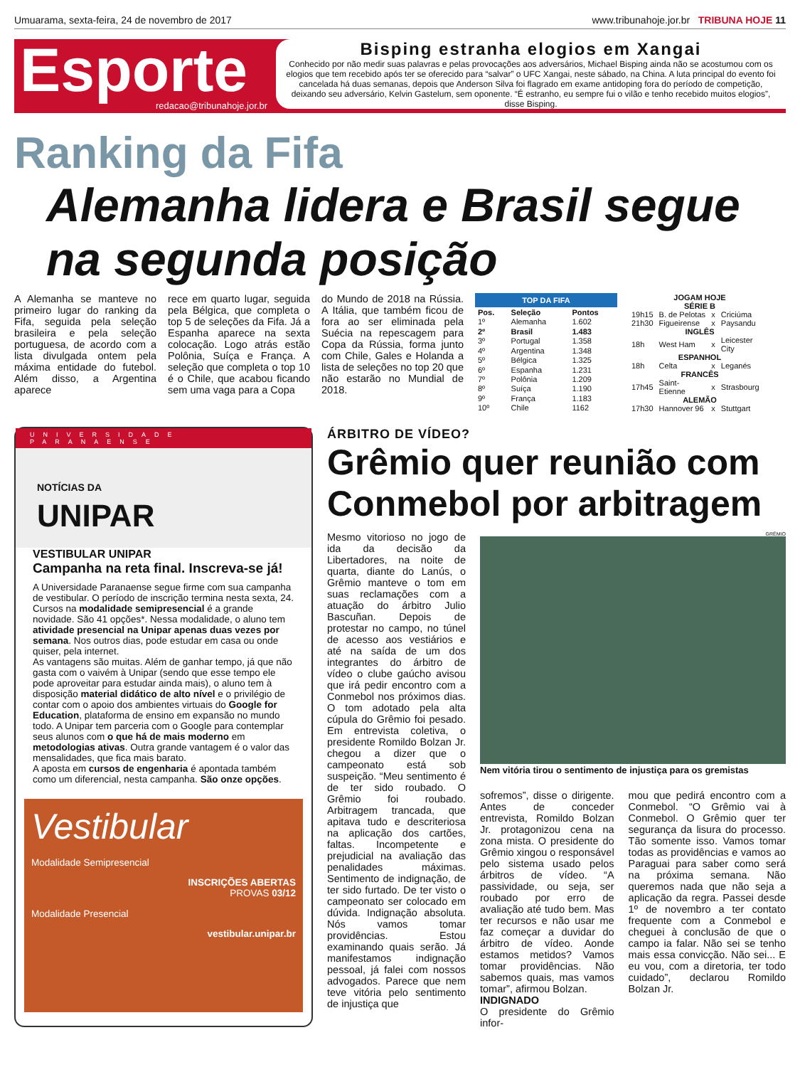Umuarama, sexta-feira, 24 de novembro de 2017 www.tribunahoje.jor.br TRIBUNA HOJE 11
Esporte
redacao@tribunahoje.jor.br
Bisping estranha elogios em Xangai
Conhecido por não medir suas palavras e pelas provocações aos adversários, Michael Bisping ainda não se acostumou com os elogios que tem recebido após ter se oferecido para “salvar” o UFC Xangai, neste sábado, na China. A luta principal do evento foi cancelada há duas semanas, depois que Anderson Silva foi flagrado em exame antidoping fora do período de competição, deixando seu adversário, Kelvin Gastelum, sem oponente. “É estranho, eu sempre fui o vilão e tenho recebido muitos elogios”, disse Bisping.
Ranking da Fifa
Alemanha lidera e Brasil segue na segunda posição
A Alemanha se manteve no primeiro lugar do ranking da Fifa, seguida pela seleção brasileira e pela seleção portuguesa, de acordo com a lista divulgada ontem pela máxima entidade do futebol. Além disso, a Argentina aparece
rece em quarto lugar, seguida pela Bélgica, que completa o top 5 de seleções da Fifa. Já a Espanha aparece na sexta colocação. Logo atrás estão Polônia, Suíça e França. A seleção que completa o top 10 é o Chile, que acabou ficando sem uma vaga para a Copa
do Mundo de 2018 na Rússia. A Itália, que também ficou de fora ao ser eliminada pela Suécia na repescagem para Copa da Rússia, forma junto com Chile, Gales e Holanda a lista de seleções no top 20 que não estarão no Mundial de 2018.
| TOP DA FIFA | | |
| --- | --- | --- |
| Pos. | Seleção | Pontos |
| 1º | Alemanha | 1.602 |
| 2º | Brasil | 1.483 |
| 3º | Portugal | 1.358 |
| 4º | Argentina | 1.348 |
| 5º | Bélgica | 1.325 |
| 6º | Espanha | 1.231 |
| 7º | Polônia | 1.209 |
| 8º | Suíça | 1.190 |
| 9º | França | 1.183 |
| 10º | Chile | 1162 |
| JOGAM HOJE | | | |
| --- | --- | --- | --- |
| SÉRIE B | | | |
| 19h15 | B. de Pelotas | x | Criciúma |
| 21h30 | Figueirense | x | Paysandu |
| INGLÊS | | | |
| 18h | West Ham | x | Leicester City |
| ESPANHOL | | | |
| 18h | Celta | x | Leganés |
| FRANCÊS | | | |
| 17h45 | Saint-Etienne | x | Strasbourg |
| ALEMÃO | | | |
| 17h30 | Hannover 96 | x | Stuttgart |
UNIVERSIDADE PARANAENSE
NOTÍCIAS DA
UNIPAR
VESTIBULAR UNIPAR
Campanha na reta final. Inscreva-se já!
A Universidade Paranaense segue firme com sua campanha de vestibular. O período de inscrição termina nesta sexta, 24.
Cursos na modalidade semipresencial é a grande novidade. São 41 opções*. Nessa modalidade, o aluno tem atividade presencial na Unipar apenas duas vezes por semana. Nos outros dias, pode estudar em casa ou onde quiser, pela internet.
As vantagens são muitas. Além de ganhar tempo, já que não gasta com o vaivém à Unipar (sendo que esse tempo ele pode aproveitar para estudar ainda mais), o aluno tem à disposição material didático de alto nível e o privilégio de contar com o apoio dos ambientes virtuais do Google for Education, plataforma de ensino em expansão no mundo todo. A Unipar tem parceria com o Google para contemplar seus alunos com o que há de mais moderno em metodologias ativas. Outra grande vantagem é o valor das mensalidades, que fica mais barato.
A aposta em cursos de engenharia é apontada também como um diferencial, nesta campanha. São onze opções.
Vestibular
Modalidade Semipresencial
INSCRIÇÕES ABERTAS
PROVAS 03/12
Modalidade Presencial
vestibular.unipar.br
ÁRBITRO DE VÍDEO?
Grêmio quer reunião com Conmebol por arbitragem
Mesmo vitorioso no jogo de ida da decisão da Libertadores, na noite de quarta, diante do Lanús, o Grêmio manteve o tom em suas reclamações com a atuação do árbitro Julio Bascuñan. Depois de protestar no campo, no túnel de acesso aos vestiários e até na saída de um dos integrantes do árbitro de vídeo o clube gaúcho avisou que irá pedir encontro com a Conmebol nos próximos dias. O tom adotado pela alta cúpula do Grêmio foi pesado. Em entrevista coletiva, o presidente Romildo Bolzan Jr. chegou a dizer que o campeonato está sob suspeição. “Meu sentimento é de ter sido roubado. O Grêmio foi roubado. Arbitragem trancada, que apitava tudo e descriteriosa na aplicação dos cartões, faltas. Incompetente e prejudicial na avaliação das penalidades máximas. Sentimento de indignação, de ter sido furtado. De ter visto o campeonato ser colocado em dúvida. Indignação absoluta. Nós vamos tomar providências. Estou examinando quais serão. Já manifestamos indignação pessoal, já falei com nossos advogados. Parece que nem teve vitória pelo sentimento de injustiça que
GRÊMIO
Nem vitória tirou o sentimento de injustiça para os gremistas
sofremos”, disse o dirigente. Antes de conceder entrevista, Romildo Bolzan Jr. protagonizou cena na zona mista. O presidente do Grêmio xingou o responsável pelo sistema usado pelos árbitros de vídeo. “A passividade, ou seja, ser roubado por erro de avaliação até tudo bem. Mas ter recursos e não usar me faz começar a duvidar do árbitro de vídeo. Aonde estamos metidos? Vamos tomar providências. Não sabemos quais, mas vamos tomar”, afirmou Bolzan.
INDIGNADO
O presidente do Grêmio infor-
mou que pedirá encontro com a Conmebol. “O Grêmio vai à Conmebol. O Grêmio quer ter segurança da lisura do processo. Tão somente isso. Vamos tomar todas as providências e vamos ao Paraguai para saber como será na próxima semana. Não queremos nada que não seja a aplicação da regra. Passei desde 1º de novembro a ter contato frequente com a Conmebol e cheguei à conclusão de que o campo ia falar. Não sei se tenho mais essa convicção. Não sei... E eu vou, com a diretoria, ter todo cuidado”, declarou Romildo Bolzan Jr.